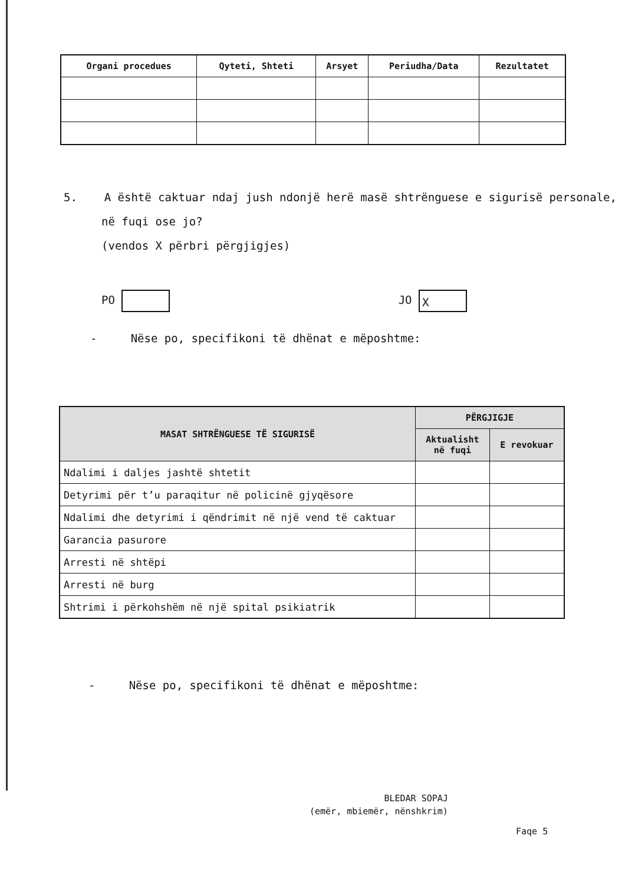| Organi procedues | Qyteti, Shteti | Arsyet | Periudha/Data | Rezultatet |
| --- | --- | --- | --- | --- |
5. A është caktuar ndaj jush ndonjë herë masë shtrënguese e sigurisë personale,
në fuqi ose jo?
(vendos X përbri përgjigjes)
PO JO X
- Nëse po, specifikoni të dhënat e mëposhtme:
| MASAT SHTRËNGUESE TË SIGURISË | PËRGJIGJE | |
| --- | --- | --- |
| | Aktualisht në fuqi | E revokuar |
| Ndalimi i daljes jashtë shtetit | | |
| Detyrimi për t’u paraqitur në policinë gjyqësore | | |
| Ndalimi dhe detyrimi i qëndrimit në një vend të caktuar | | |
| Garancia pasurore | | |
| Arresti në shtëpi | | |
| Arresti në burg | | |
| Shtrimi i përkohshëm në një spital psikiatrik | | |
- Nëse po, specifikoni të dhënat e mëposhtme:
BLEDAR SOPAJ
(emër, mbiemër, nënshkrim)
Faqe 5